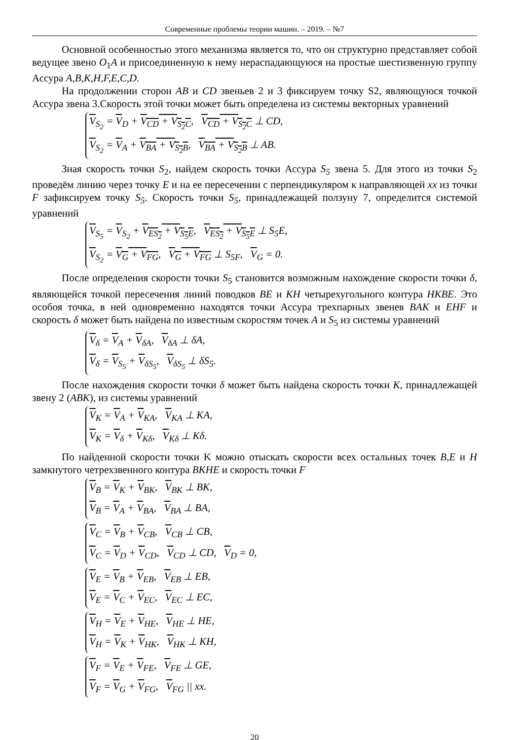Современные проблемы теории машин. – 2019. – №7
Основной особенностью этого механизма является то, что он структурно представляет собой ведущее звено O<sub>1</sub>A и присоединенную к нему нераспадающуюся на простые шестизвенную группу Ассура A,B,K,H,F,E,C,D.
На продолжении сторон AB и CD звеньев 2 и 3 фиксируем точку S2, являющуюся точкой Ассура звена 3.Скорость этой точки может быть определена из системы векторных уравнений
V<sub>S<sub>2</sub></sub> = V<sub>D</sub> + V<sub>CD</sub> + V<sub>S<sub>2</sub>C</sub>, V<sub>CD</sub> + V<sub>S<sub>2</sub>C</sub> ⊥ CD,
V<sub>S<sub>2</sub></sub> = V<sub>A</sub> + V<sub>BA</sub> + V<sub>S<sub>2</sub>B</sub>, V<sub>BA</sub> + V<sub>S<sub>2</sub>B</sub> ⊥ AB.
Зная скорость точки S<sub>2</sub>, найдем скорость точки Ассура S<sub>5</sub> звена 5. Для этого из точки S<sub>2</sub> проведём линию через точку E и на ее пересечении с перпендикуляром к направляющей xx из точки F зафиксируем точку S<sub>5</sub>. Скорость точки S<sub>5</sub>, принадлежащей ползуну 7, определится системой уравнений
V<sub>S<sub>5</sub></sub> = V<sub>S<sub>2</sub></sub> + V<sub>ES<sub>2</sub></sub> + V<sub>S<sub>5</sub>E</sub>, V<sub>ES<sub>2</sub></sub> + V<sub>S<sub>5</sub>E</sub> ⊥ S<sub>5</sub>E,
V<sub>S<sub>2</sub></sub> = V<sub>G</sub> + V<sub>FG</sub>, V<sub>G</sub> + V<sub>FG</sub> ⊥ S<sub>5F</sub>, V<sub>G</sub> = 0.
После определения скорости точки S<sub>5</sub> становится возможным нахождение скорости точки δ, являющейся точкой пересечения линий поводков BE и KH четырехугольного контура HKBE. Это особоя точка, в ней одновременно находятся точки Ассура трехпарных звенев BAK и EHF и скорость δ может быть найдена по известным скоростям точек A и S<sub>5</sub> из системы уравнений
V<sub>δ</sub> = V<sub>A</sub> + V<sub>δA</sub>, V<sub>δA</sub> ⊥ δA,
V<sub>δ</sub> = V<sub>S<sub>5</sub></sub> + V<sub>δS<sub>5</sub></sub>, V<sub>δS<sub>5</sub></sub> ⊥ δS<sub>5</sub>.
После нахождения скорости точки δ может быть найдена скорость точки K, принадлежащей звену 2 (ABK), из системы уравнений
V<sub>K</sub> = V<sub>A</sub> + V<sub>KA</sub>, V<sub>KA</sub> ⊥ KA,
V<sub>K</sub> = V<sub>δ</sub> + V<sub>Kδ</sub>, V<sub>Kδ</sub> ⊥ Kδ.
По найденной скорости точки K можно отыскать скорости всех остальных точек B,E и H замкнутого четрехзвенного контура BKHE и скорость точки F
V<sub>B</sub> = V<sub>K</sub> + V<sub>BK</sub>, V<sub>BK</sub> ⊥ BK,
V<sub>B</sub> = V<sub>A</sub> + V<sub>BA</sub>, V<sub>BA</sub> ⊥ BA,
V<sub>C</sub> = V<sub>B</sub> + V<sub>CB</sub>, V<sub>CB</sub> ⊥ CB,
V<sub>C</sub> = V<sub>D</sub> + V<sub>CD</sub>, V<sub>CD</sub> ⊥ CD, V<sub>D</sub> = 0,
V<sub>E</sub> = V<sub>B</sub> + V<sub>EB</sub>, V<sub>EB</sub> ⊥ EB,
V<sub>E</sub> = V<sub>C</sub> + V<sub>EC</sub>, V<sub>EC</sub> ⊥ EC,
V<sub>H</sub> = V<sub>E</sub> + V<sub>HE</sub>, V<sub>HE</sub> ⊥ HE,
V<sub>H</sub> = V<sub>K</sub> + V<sub>HK</sub>, V<sub>HK</sub> ⊥ KH,
V<sub>F</sub> = V<sub>E</sub> + V<sub>FE</sub>, V<sub>FE</sub> ⊥ GE,
V<sub>F</sub> = V<sub>G</sub> + V<sub>FG</sub>, V<sub>FG</sub> || xx.
20